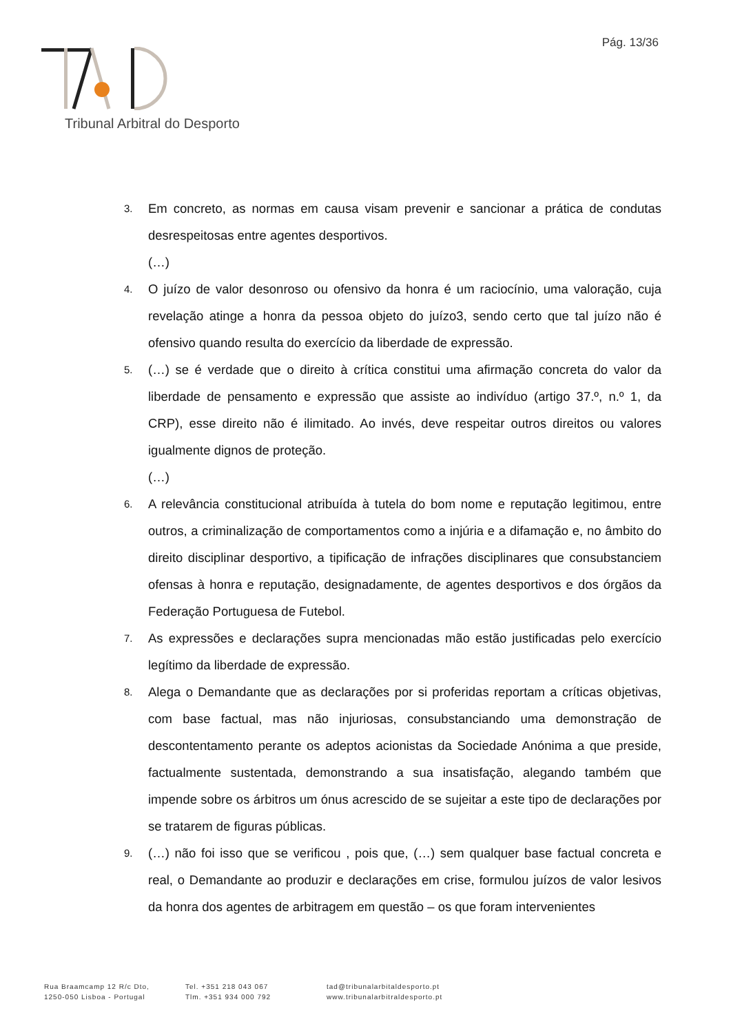Pág. 13/36
Tribunal Arbitral do Desporto
3. Em concreto, as normas em causa visam prevenir e sancionar a prática de condutas desrespeitosas entre agentes desportivos.
(…)
4. O juízo de valor desonroso ou ofensivo da honra é um raciocínio, uma valoração, cuja revelação atinge a honra da pessoa objeto do juízo3, sendo certo que tal juízo não é ofensivo quando resulta do exercício da liberdade de expressão.
5. (…) se é verdade que o direito à crítica constitui uma afirmação concreta do valor da liberdade de pensamento e expressão que assiste ao indivíduo (artigo 37.º, n.º 1, da CRP), esse direito não é ilimitado. Ao invés, deve respeitar outros direitos ou valores igualmente dignos de proteção.
(…)
6. A relevância constitucional atribuída à tutela do bom nome e reputação legitimou, entre outros, a criminalização de comportamentos como a injúria e a difamação e, no âmbito do direito disciplinar desportivo, a tipificação de infrações disciplinares que consubstanciem ofensas à honra e reputação, designadamente, de agentes desportivos e dos órgãos da Federação Portuguesa de Futebol.
7. As expressões e declarações supra mencionadas mão estão justificadas pelo exercício legítimo da liberdade de expressão.
8. Alega o Demandante que as declarações por si proferidas reportam a críticas objetivas, com base factual, mas não injuriosas, consubstanciando uma demonstração de descontentamento perante os adeptos acionistas da Sociedade Anónima a que preside, factualmente sustentada, demonstrando a sua insatisfação, alegando também que impende sobre os árbitros um ónus acrescido de se sujeitar a este tipo de declarações por se tratarem de figuras públicas.
9. (…) não foi isso que se verificou , pois que, (…) sem qualquer base factual concreta e real, o Demandante ao produzir e declarações em crise, formulou juízos de valor lesivos da honra dos agentes de arbitragem em questão – os que foram intervenientes
Rua Braamcamp 12 R/c Dto,
1250-050 Lisboa - Portugal
Tel. +351 218 043 067
Tlm. +351 934 000 792
tad@tribunalarbitaldesporto.pt
www.tribunalarbitraldesporto.pt